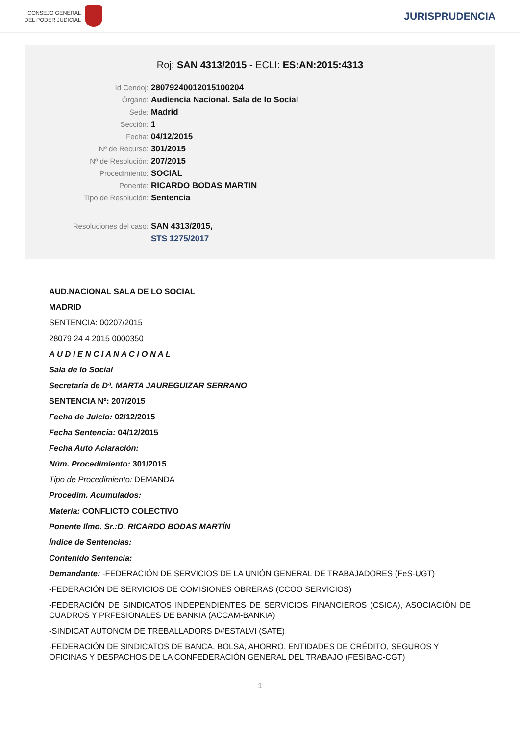CONSEJO GENERAL
DEL PODER JUDICIAL
JURISPRUDENCIA
Roj: SAN 4313/2015 - ECLI: ES:AN:2015:4313
Id Cendoj: 28079240012015100204
Órgano: Audiencia Nacional. Sala de lo Social
Sede: Madrid
Sección: 1
Fecha: 04/12/2015
Nº de Recurso: 301/2015
Nº de Resolución: 207/2015
Procedimiento: SOCIAL
Ponente: RICARDO BODAS MARTIN
Tipo de Resolución: Sentencia
Resoluciones del caso: SAN 4313/2015,
STS 1275/2017
AUD.NACIONAL SALA DE LO SOCIAL
MADRID
SENTENCIA: 00207/2015
28079 24 4 2015 0000350
A U D I E N C I A N A C I O N A L
Sala de lo Social
Secretaría de Dª. MARTA JAUREGUIZAR SERRANO
SENTENCIA Nº: 207/2015
Fecha de Juicio: 02/12/2015
Fecha Sentencia: 04/12/2015
Fecha Auto Aclaración:
Núm. Procedimiento: 301/2015
Tipo de Procedimiento: DEMANDA
Procedim. Acumulados:
Materia: CONFLICTO COLECTIVO
Ponente Ilmo. Sr.:D. RICARDO BODAS MARTÍN
Índice de Sentencias:
Contenido Sentencia:
Demandante: -FEDERACIÓN DE SERVICIOS DE LA UNIÓN GENERAL DE TRABAJADORES (FeS-UGT)
-FEDERACIÓN DE SERVICIOS DE COMISIONES OBRERAS (CCOO SERVICIOS)
-FEDERACIÓN DE SINDICATOS INDEPENDIENTES DE SERVICIOS FINANCIEROS (CSICA), ASOCIACIÓN DE CUADROS Y PRFESIONALES DE BANKIA (ACCAM-BANKIA)
-SINDICAT AUTONOM DE TREBALLADORS D#ESTALVI (SATE)
-FEDERACIÓN DE SINDICATOS DE BANCA, BOLSA, AHORRO, ENTIDADES DE CRÉDITO, SEGUROS Y OFICINAS Y DESPACHOS DE LA CONFEDERACIÓN GENERAL DEL TRABAJO (FESIBAC-CGT)
1